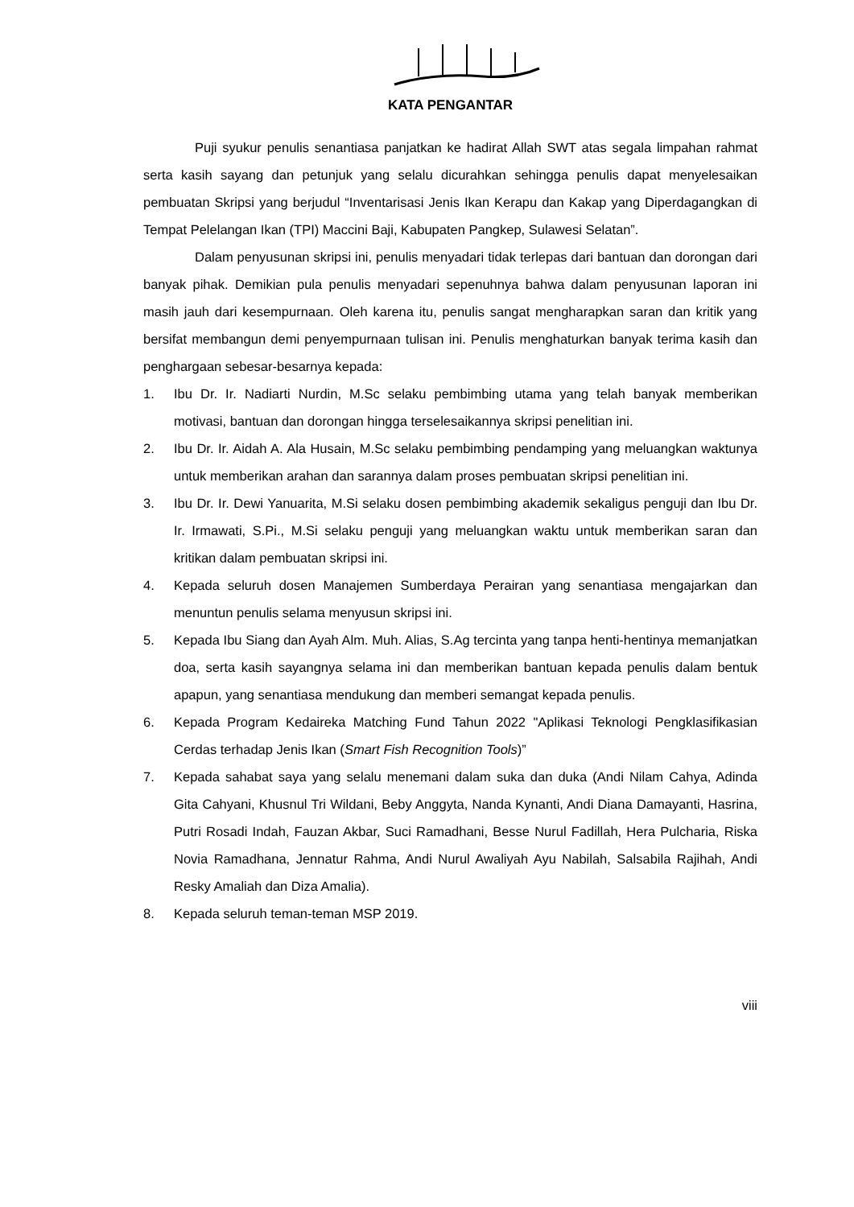KATA PENGANTAR
Puji syukur penulis senantiasa panjatkan ke hadirat Allah SWT atas segala limpahan rahmat serta kasih sayang dan petunjuk yang selalu dicurahkan sehingga penulis dapat menyelesaikan pembuatan Skripsi yang berjudul “Inventarisasi Jenis Ikan Kerapu dan Kakap yang Diperdagangkan di Tempat Pelelangan Ikan (TPI) Maccini Baji, Kabupaten Pangkep, Sulawesi Selatan”.
Dalam penyusunan skripsi ini, penulis menyadari tidak terlepas dari bantuan dan dorongan dari banyak pihak. Demikian pula penulis menyadari sepenuhnya bahwa dalam penyusunan laporan ini masih jauh dari kesempurnaan. Oleh karena itu, penulis sangat mengharapkan saran dan kritik yang bersifat membangun demi penyempurnaan tulisan ini. Penulis menghaturkan banyak terima kasih dan penghargaan sebesar-besarnya kepada:
1. Ibu Dr. Ir. Nadiarti Nurdin, M.Sc selaku pembimbing utama yang telah banyak memberikan motivasi, bantuan dan dorongan hingga terselesaikannya skripsi penelitian ini.
2. Ibu Dr. Ir. Aidah A. Ala Husain, M.Sc selaku pembimbing pendamping yang meluangkan waktunya untuk memberikan arahan dan sarannya dalam proses pembuatan skripsi penelitian ini.
3. Ibu Dr. Ir. Dewi Yanuarita, M.Si selaku dosen pembimbing akademik sekaligus penguji dan Ibu Dr. Ir. Irmawati, S.Pi., M.Si selaku penguji yang meluangkan waktu untuk memberikan saran dan kritikan dalam pembuatan skripsi ini.
4. Kepada seluruh dosen Manajemen Sumberdaya Perairan yang senantiasa mengajarkan dan menuntun penulis selama menyusun skripsi ini.
5. Kepada Ibu Siang dan Ayah Alm. Muh. Alias, S.Ag tercinta yang tanpa henti-hentinya memanjatkan doa, serta kasih sayangnya selama ini dan memberikan bantuan kepada penulis dalam bentuk apapun, yang senantiasa mendukung dan memberi semangat kepada penulis.
6. Kepada Program Kedaireka Matching Fund Tahun 2022 "Aplikasi Teknologi Pengklasifikasian Cerdas terhadap Jenis Ikan (Smart Fish Recognition Tools)”
7. Kepada sahabat saya yang selalu menemani dalam suka dan duka (Andi Nilam Cahya, Adinda Gita Cahyani, Khusnul Tri Wildani, Beby Anggyta, Nanda Kynanti, Andi Diana Damayanti, Hasrina, Putri Rosadi Indah, Fauzan Akbar, Suci Ramadhani, Besse Nurul Fadillah, Hera Pulcharia, Riska Novia Ramadhana, Jennatur Rahma, Andi Nurul Awaliyah Ayu Nabilah, Salsabila Rajihah, Andi Resky Amaliah dan Diza Amalia).
8. Kepada seluruh teman-teman MSP 2019.
viii